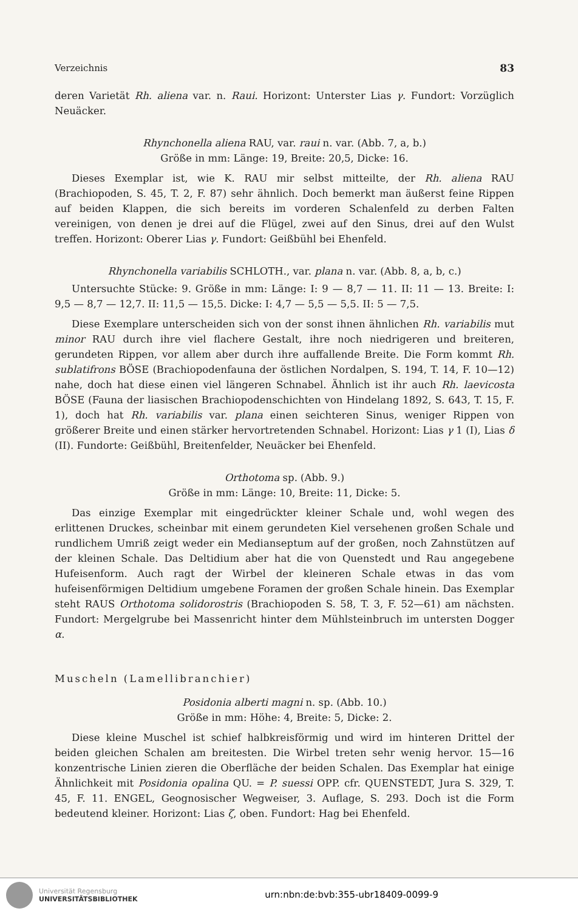Verzeichnis 83
deren Varietät Rh. aliena var. n. Raui. Horizont: Unterster Lias γ. Fundort: Vorzüglich Neuäcker.
Rhynchonella aliena RAU, var. raui n. var. (Abb. 7, a, b.)
Größe in mm: Länge: 19, Breite: 20,5, Dicke: 16.
Dieses Exemplar ist, wie K. RAU mir selbst mitteilte, der Rh. aliena RAU (Brachiopoden, S. 45, T. 2, F. 87) sehr ähnlich. Doch bemerkt man äußerst feine Rippen auf beiden Klappen, die sich bereits im vorderen Schalenfeld zu derben Falten vereinigen, von denen je drei auf die Flügel, zwei auf den Sinus, drei auf den Wulst treffen. Horizont: Oberer Lias γ. Fundort: Geißbühl bei Ehenfeld.
Rhynchonella variabilis SCHLOTH., var. plana n. var. (Abb. 8, a, b, c.)
Untersuchte Stücke: 9. Größe in mm: Länge: I: 9 — 8,7 — 11. II: 11 — 13. Breite: I: 9,5 — 8,7 — 12,7. II: 11,5 — 15,5. Dicke: I: 4,7 — 5,5 — 5,5. II: 5 — 7,5.
Diese Exemplare unterscheiden sich von der sonst ihnen ähnlichen Rh. variabilis mut minor RAU durch ihre viel flachere Gestalt, ihre noch niedrigeren und breiteren, gerundeten Rippen, vor allem aber durch ihre auffallende Breite. Die Form kommt Rh. sublatifrons BÖSE (Brachiopodenfauna der östlichen Nordalpen, S. 194, T. 14, F. 10—12) nahe, doch hat diese einen viel längeren Schnabel. Ähnlich ist ihr auch Rh. laevicosta BÖSE (Fauna der liasischen Brachiopodenschichten von Hindelang 1892, S. 643, T. 15, F. 1), doch hat Rh. variabilis var. plana einen seichteren Sinus, weniger Rippen von größerer Breite und einen stärker hervortretenden Schnabel. Horizont: Lias γ 1 (I), Lias δ (II). Fundorte: Geißbühl, Breitenfelder, Neuäcker bei Ehenfeld.
Orthotoma sp. (Abb. 9.)
Größe in mm: Länge: 10, Breite: 11, Dicke: 5.
Das einzige Exemplar mit eingedrückter kleiner Schale und, wohl wegen des erlittenen Druckes, scheinbar mit einem gerundeten Kiel versehenen großen Schale und rundlichem Umriß zeigt weder ein Medianseptum auf der großen, noch Zahnstützen auf der kleinen Schale. Das Deltidium aber hat die von Quenstedt und Rau angegebene Hufeisenform. Auch ragt der Wirbel der kleineren Schale etwas in das vom hufeisenförmigen Deltidium umgebene Foramen der großen Schale hinein. Das Exemplar steht RAUS Orthotoma solidorostris (Brachiopoden S. 58, T. 3, F. 52—61) am nächsten. Fundort: Mergelgrube bei Massenricht hinter dem Mühlsteinbruch im untersten Dogger α.
Muscheln (Lamellibranchier)
Posidonia alberti magni n. sp. (Abb. 10.)
Größe in mm: Höhe: 4, Breite: 5, Dicke: 2.
Diese kleine Muschel ist schief halbkreisförmig und wird im hinteren Drittel der beiden gleichen Schalen am breitesten. Die Wirbel treten sehr wenig hervor. 15—16 konzentrische Linien zieren die Oberfläche der beiden Schalen. Das Exemplar hat einige Ähnlichkeit mit Posidonia opalina QU. = P. suessi OPP. cfr. QUENSTEDT, Jura S. 329, T. 45, F. 11. ENGEL, Geognosischer Wegweiser, 3. Auflage, S. 293. Doch ist die Form bedeutend kleiner. Horizont: Lias ζ, oben. Fundort: Hag bei Ehenfeld.
Universität Regensburg
UNIVERSITÄTSBIBLIOTHEK
urn:nbn:de:bvb:355-ubr18409-0099-9